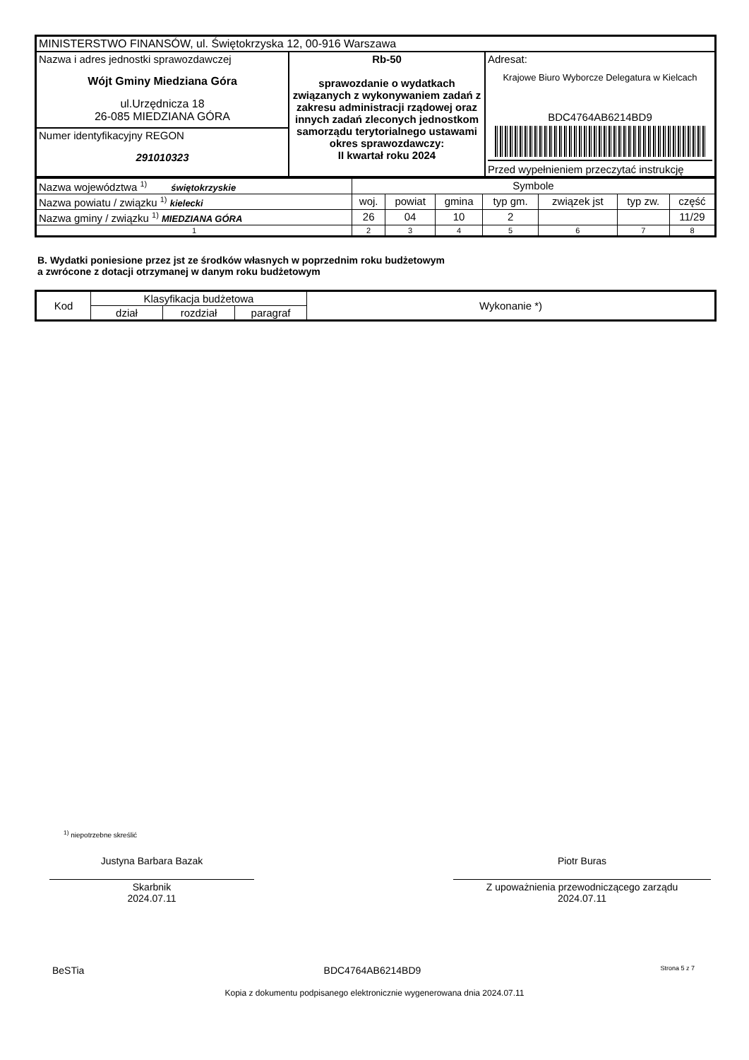| MINISTERSTWO FINANSÓW, ul. Świętokrzyska 12, 00-916 Warszawa | | |
| Nazwa i adres jednostki sprawozdawczej Wójt Gminy Miedziana Góra ul.Urzędnicza 18 26-085 MIEDZIANA GÓRA | Rb-50 sprawozdanie o wydatkach związanych z wykonywaniem zadań z zakresu administracji rządowej oraz innych zadań zleconych jednostkom samorządu terytorialnego ustawami okres sprawozdawczy: II kwartał roku 2024 | Adresat: Krajowe Biuro Wyborcze Delegatura w Kielcach BDC4764AB6214BD9 Przed wypełnieniem przeczytać instrukcję |
| Numer identyfikacyjny REGON 291010323 | | |
| Nazwa województwa <sup>1)</sup> świętokrzyskie | Symbole | | | | | | |
| Nazwa powiatu / związku <sup>1)</sup> kielecki | woj. | powiat | gmina | typ gm. | związek jst | typ zw. | część |
| Nazwa gminy / związku <sup>1)</sup> MIEDZIANA GÓRA | 26 | 04 | 10 | 2 | | | 11/29 |
| 1 | 2 | 3 | 4 | 5 | 6 | 7 | 8 |
B. Wydatki poniesione przez jst ze środków własnych w poprzednim roku budżetowym
a zwrócone z dotacji otrzymanej w danym roku budżetowym
| Kod | Klasyfikacja budżetowa | | | Wykonanie *) |
| --- | --- | --- | --- | --- |
| | dział | rozdział | paragraf | |
<sup>1)</sup> niepotrzebne skreślić
Justyna Barbara Bazak
Skarbnik
2024.07.11
Piotr Buras
Z upoważnienia przewodniczącego zarządu
2024.07.11
BeSTia BDC4764AB6214BD9 Strona 5 z 7
Kopia z dokumentu podpisanego elektronicznie wygenerowana dnia 2024.07.11